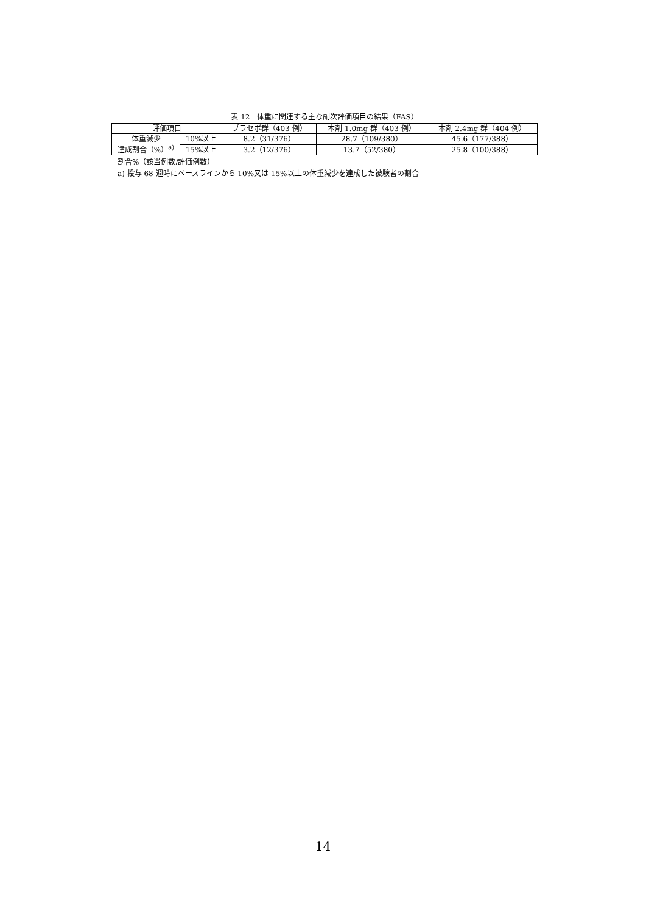表 12　体重に関連する主な副次評価項目の結果（FAS）
| 評価項目 | | プラセボ群（403 例） | 本剤 1.0mg 群（403 例） | 本剤 2.4mg 群（404 例） |
| --- | --- | --- | --- | --- |
| 体重減少 達成割合（%）<sup>a)</sup> | 10%以上 | 8.2（31/376） | 28.7（109/380） | 45.6（177/388） |
| | 15%以上 | 3.2（12/376） | 13.7（52/380） | 25.8（100/388） |
割合%（該当例数/評価例数）
a) 投与 68 週時にベースラインから 10%又は 15%以上の体重減少を達成した被験者の割合
14